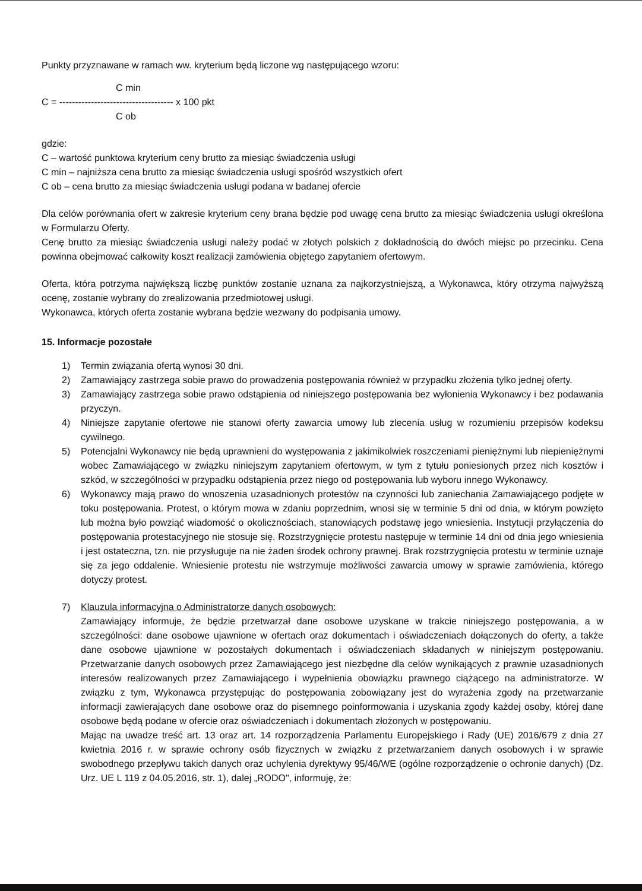Punkty przyznawane w ramach ww. kryterium będą liczone wg następującego wzoru:
C min
C = ------------------------------------ x 100 pkt
C ob
gdzie:
C – wartość punktowa kryterium ceny brutto za miesiąc świadczenia usługi
C min – najniższa cena brutto za miesiąc świadczenia usługi spośród wszystkich ofert
C ob – cena brutto za miesiąc świadczenia usługi podana w badanej ofercie
Dla celów porównania ofert w zakresie kryterium ceny brana będzie pod uwagę cena brutto za miesiąc świadczenia usługi określona w Formularzu Oferty.
Cenę brutto za miesiąc świadczenia usługi należy podać w złotych polskich z dokładnością do dwóch miejsc po przecinku. Cena powinna obejmować całkowity koszt realizacji zamówienia objętego zapytaniem ofertowym.
Oferta, która potrzyma największą liczbę punktów zostanie uznana za najkorzystniejszą, a Wykonawca, który otrzyma najwyższą ocenę, zostanie wybrany do zrealizowania przedmiotowej usługi.
Wykonawca, których oferta zostanie wybrana będzie wezwany do podpisania umowy.
15. Informacje pozostałe
1) Termin związania ofertą wynosi 30 dni.
2) Zamawiający zastrzega sobie prawo do prowadzenia postępowania również w przypadku złożenia tylko jednej oferty.
3) Zamawiający zastrzega sobie prawo odstąpienia od niniejszego postępowania bez wyłonienia Wykonawcy i bez podawania przyczyn.
4) Niniejsze zapytanie ofertowe nie stanowi oferty zawarcia umowy lub zlecenia usług w rozumieniu przepisów kodeksu cywilnego.
5) Potencjalni Wykonawcy nie będą uprawnieni do występowania z jakimikolwiek roszczeniami pieniężnymi lub niepieniężnymi wobec Zamawiającego w związku niniejszym zapytaniem ofertowym, w tym z tytułu poniesionych przez nich kosztów i szkód, w szczególności w przypadku odstąpienia przez niego od postępowania lub wyboru innego Wykonawcy.
6) Wykonawcy mają prawo do wnoszenia uzasadnionych protestów na czynności lub zaniechania Zamawiającego podjęte w toku postępowania. Protest, o którym mowa w zdaniu poprzednim, wnosi się w terminie 5 dni od dnia, w którym powzięto lub można było powziąć wiadomość o okolicznościach, stanowiących podstawę jego wniesienia. Instytucji przyłączenia do postępowania protestacyjnego nie stosuje się. Rozstrzygnięcie protestu następuje w terminie 14 dni od dnia jego wniesienia i jest ostateczna, tzn. nie przysługuje na nie żaden środek ochrony prawnej. Brak rozstrzygnięcia protestu w terminie uznaje się za jego oddalenie. Wniesienie protestu nie wstrzymuje możliwości zawarcia umowy w sprawie zamówienia, którego dotyczy protest.
7) Klauzula informacyjna o Administratorze danych osobowych:
Zamawiający informuje, że będzie przetwarzał dane osobowe uzyskane w trakcie niniejszego postępowania, a w szczególności: dane osobowe ujawnione w ofertach oraz dokumentach i oświadczeniach dołączonych do oferty, a także dane osobowe ujawnione w pozostałych dokumentach i oświadczeniach składanych w niniejszym postępowaniu. Przetwarzanie danych osobowych przez Zamawiającego jest niezbędne dla celów wynikających z prawnie uzasadnionych interesów realizowanych przez Zamawiającego i wypełnienia obowiązku prawnego ciążącego na administratorze. W związku z tym, Wykonawca przystępując do postępowania zobowiązany jest do wyrażenia zgody na przetwarzanie informacji zawierających dane osobowe oraz do pisemnego poinformowania i uzyskania zgody każdej osoby, której dane osobowe będą podane w ofercie oraz oświadczeniach i dokumentach złożonych w postępowaniu.
Mając na uwadze treść art. 13 oraz art. 14 rozporządzenia Parlamentu Europejskiego i Rady (UE) 2016/679 z dnia 27 kwietnia 2016 r. w sprawie ochrony osób fizycznych w związku z przetwarzaniem danych osobowych i w sprawie swobodnego przepływu takich danych oraz uchylenia dyrektywy 95/46/WE (ogólne rozporządzenie o ochronie danych) (Dz. Urz. UE L 119 z 04.05.2016, str. 1), dalej „RODO", informuję, że: